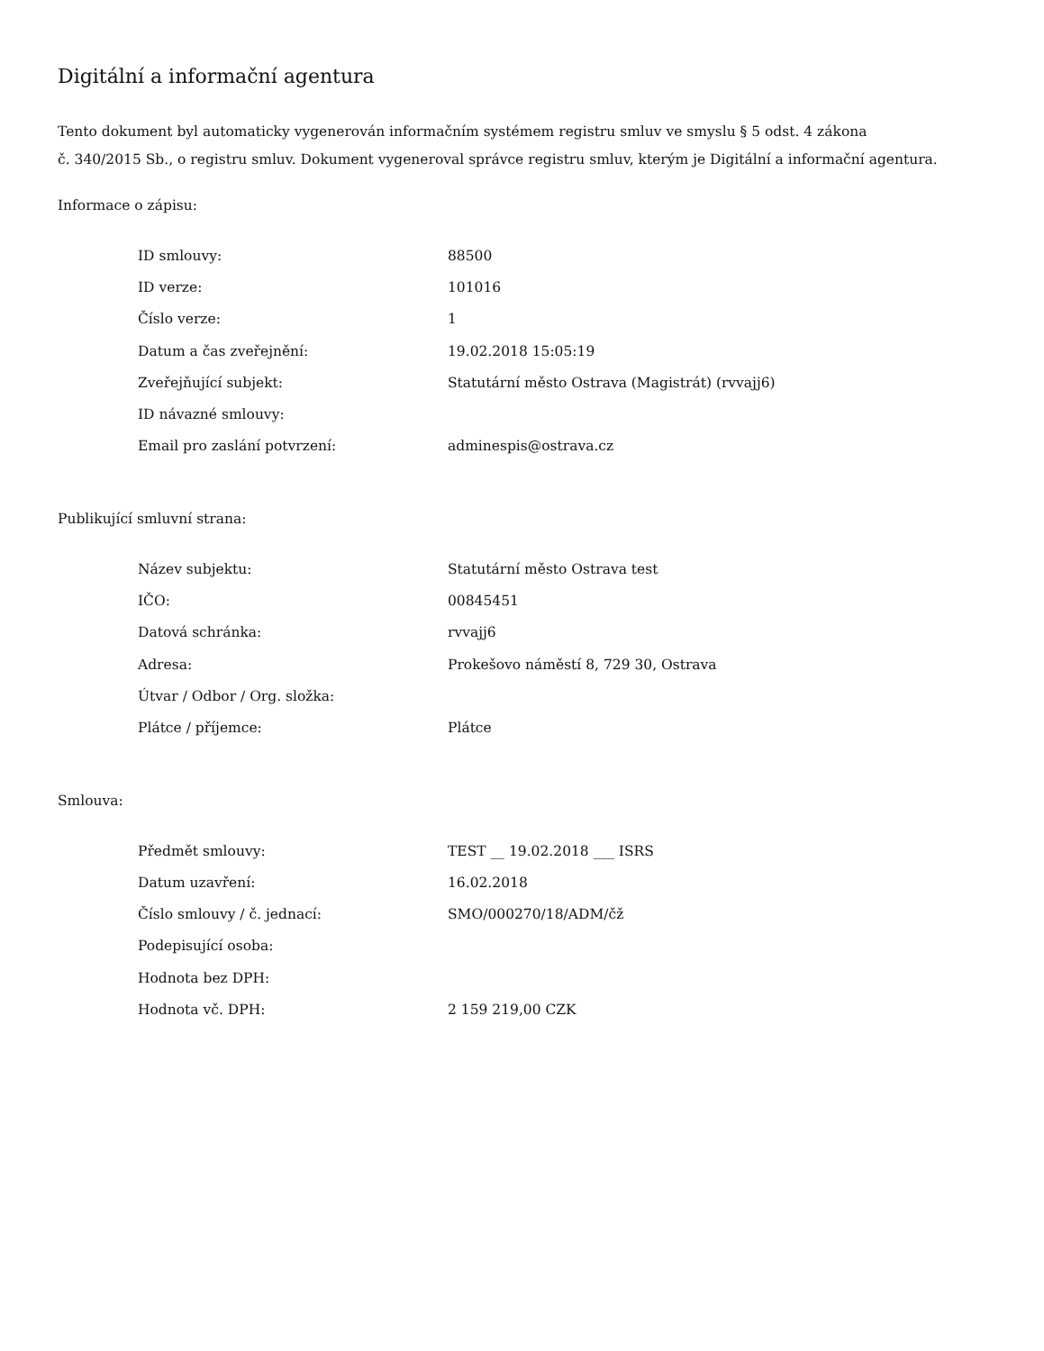Digitální a informační agentura
Tento dokument byl automaticky vygenerován informačním systémem registru smluv ve smyslu § 5 odst. 4 zákona
č. 340/2015 Sb., o registru smluv. Dokument vygeneroval správce registru smluv, kterým je Digitální a informační agentura.
Informace o zápisu:
| ID smlouvy: | 88500 |
| ID verze: | 101016 |
| Číslo verze: | 1 |
| Datum a čas zveřejnění: | 19.02.2018 15:05:19 |
| Zveřejňující subjekt: | Statutární město Ostrava (Magistrát) (rvvajj6) |
| ID návazné smlouvy: | |
| Email pro zaslání potvrzení: | adminespis@ostrava.cz |
Publikující smluvní strana:
| Název subjektu: | Statutární město Ostrava test |
| IČO: | 00845451 |
| Datová schránka: | rvvajj6 |
| Adresa: | Prokešovo náměstí 8, 729 30, Ostrava |
| Útvar / Odbor / Org. složka: | |
| Plátce / příjemce: | Plátce |
Smlouva:
| Předmět smlouvy: | TEST __ 19.02.2018 ___ ISRS |
| Datum uzavření: | 16.02.2018 |
| Číslo smlouvy / č. jednací: | SMO/000270/18/ADM/čž |
| Podepisující osoba: | |
| Hodnota bez DPH: | |
| Hodnota vč. DPH: | 2 159 219,00 CZK |